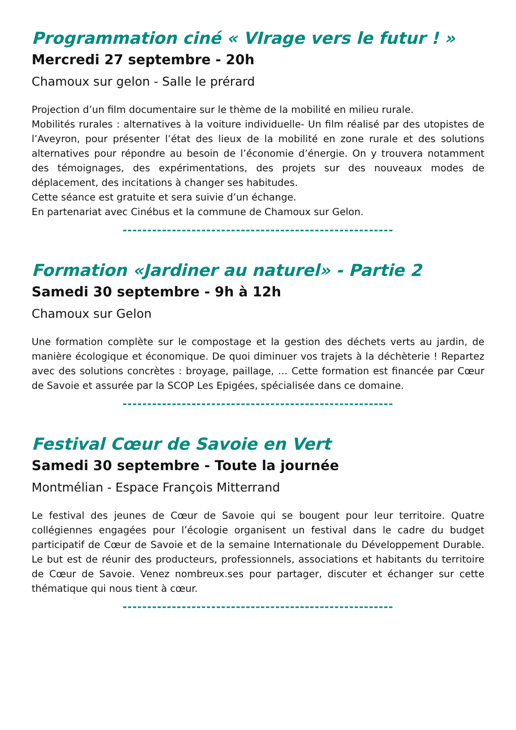Programmation ciné « VIrage vers le futur ! »
Mercredi 27 septembre - 20h
Chamoux sur gelon - Salle le prérard
Projection d’un film documentaire sur le thème de la mobilité en milieu rurale.
Mobilités rurales : alternatives à la voiture individuelle- Un film réalisé par des utopistes de l’Aveyron, pour présenter l’état des lieux de la mobilité en zone rurale et des solutions alternatives pour répondre au besoin de l’économie d’énergie. On y trouvera notamment des témoignages, des expérimentations, des projets sur des nouveaux modes de déplacement, des incitations à changer ses habitudes.
Cette séance est gratuite et sera suivie d’un échange.
En partenariat avec Cinébus et la commune de Chamoux sur Gelon.
-------------------------------------------------------
Formation «Jardiner au naturel» - Partie 2
Samedi 30 septembre - 9h à 12h
Chamoux sur Gelon
Une formation complète sur le compostage et la gestion des déchets verts au jardin, de manière écologique et économique. De quoi diminuer vos trajets à la déchèterie ! Repartez avec des solutions concrètes : broyage, paillage, … Cette formation est financée par Cœur de Savoie et assurée par la SCOP Les Epigées, spécialisée dans ce domaine.
-------------------------------------------------------
Festival Cœur de Savoie en Vert
Samedi 30 septembre - Toute la journée
Montmélian - Espace François Mitterrand
Le festival des jeunes de Cœur de Savoie qui se bougent pour leur territoire. Quatre collégiennes engagées pour l’écologie organisent un festival dans le cadre du budget participatif de Cœur de Savoie et de la semaine Internationale du Développement Durable. Le but est de réunir des producteurs, professionnels, associations et habitants du territoire de Cœur de Savoie. Venez nombreux.ses pour partager, discuter et échanger sur cette thématique qui nous tient à cœur.
-------------------------------------------------------